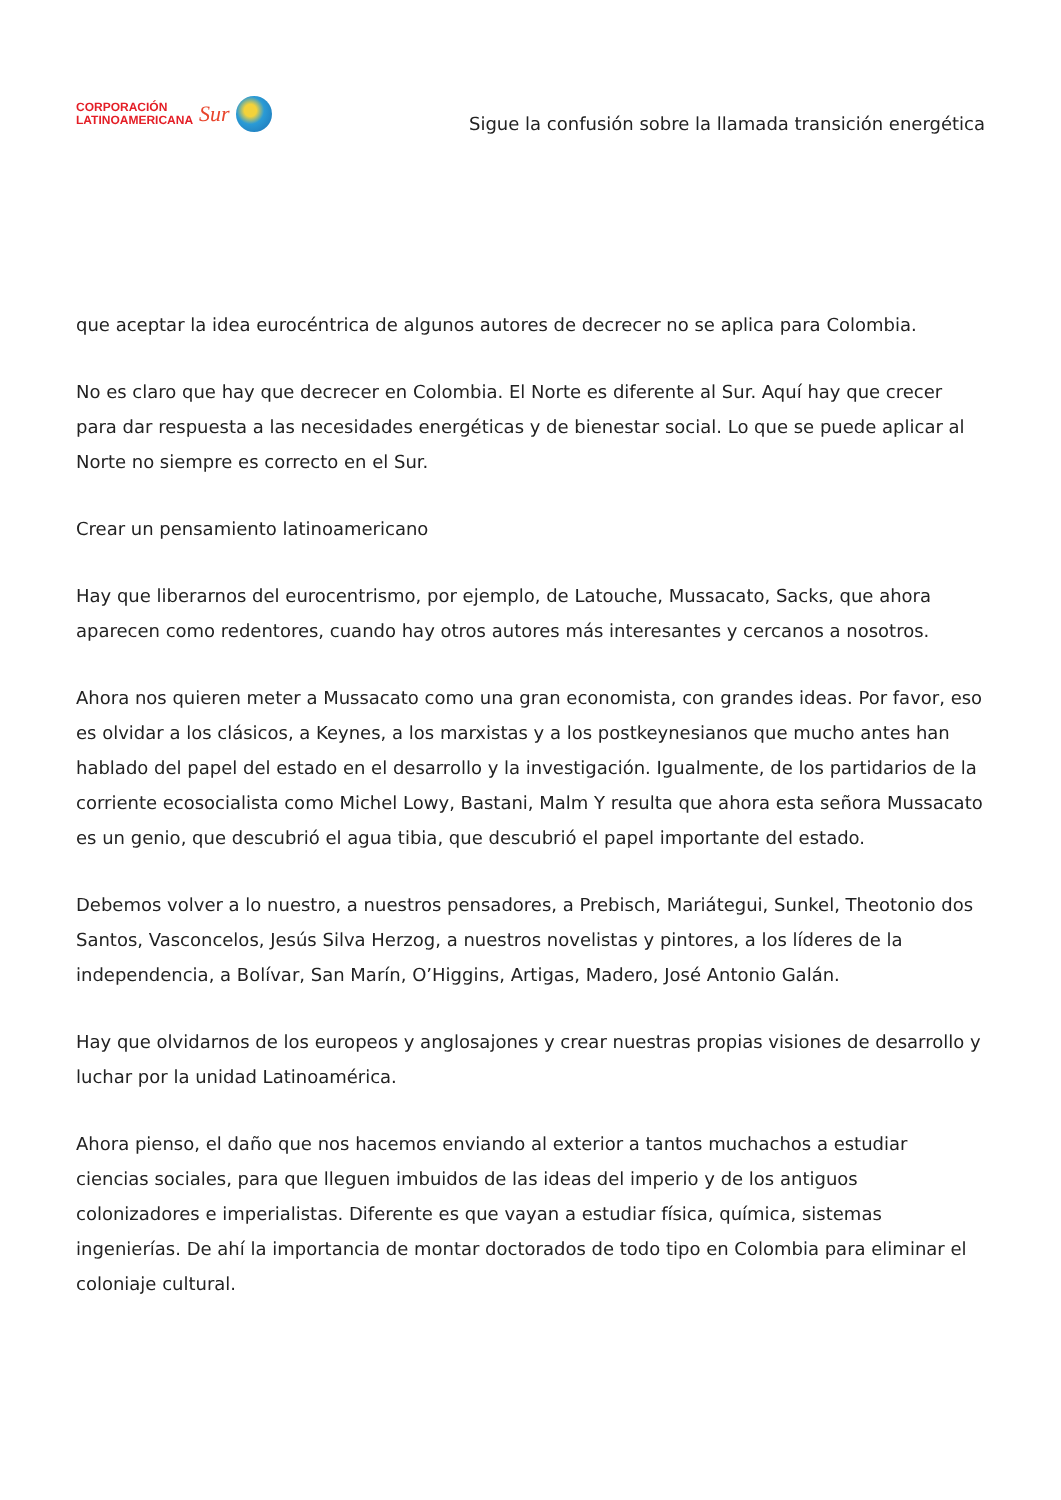CORPORACIÓN
LATINOAMERICANA
Sur
Sigue la confusión sobre la llamada transición energética
que aceptar la idea eurocéntrica de algunos autores de decrecer no se aplica para Colombia.
No es claro que hay que decrecer en Colombia. El Norte es diferente al Sur. Aquí hay que crecer para dar respuesta a las necesidades energéticas y de bienestar social. Lo que se puede aplicar al Norte no siempre es correcto en el Sur.
Crear un pensamiento latinoamericano
Hay que liberarnos del eurocentrismo, por ejemplo, de Latouche, Mussacato, Sacks, que ahora aparecen como redentores, cuando hay otros autores más interesantes y cercanos a nosotros.
Ahora nos quieren meter a Mussacato como una gran economista, con grandes ideas. Por favor, eso es olvidar a los clásicos, a Keynes, a los marxistas y a los postkeynesianos que mucho antes han hablado del papel del estado en el desarrollo y la investigación. Igualmente, de los partidarios de la corriente ecosocialista como Michel Lowy, Bastani, Malm Y resulta que ahora esta señora Mussacato es un genio, que descubrió el agua tibia, que descubrió el papel importante del estado.
Debemos volver a lo nuestro, a nuestros pensadores, a Prebisch, Mariátegui, Sunkel, Theotonio dos Santos, Vasconcelos, Jesús Silva Herzog, a nuestros novelistas y pintores, a los líderes de la independencia, a Bolívar, San Marín, O’Higgins, Artigas, Madero, José Antonio Galán.
Hay que olvidarnos de los europeos y anglosajones y crear nuestras propias visiones de desarrollo y luchar por la unidad Latinoamérica.
Ahora pienso, el daño que nos hacemos enviando al exterior a tantos muchachos a estudiar ciencias sociales, para que lleguen imbuidos de las ideas del imperio y de los antiguos colonizadores e imperialistas. Diferente es que vayan a estudiar física, química, sistemas ingenierías. De ahí la importancia de montar doctorados de todo tipo en Colombia para eliminar el coloniaje cultural.